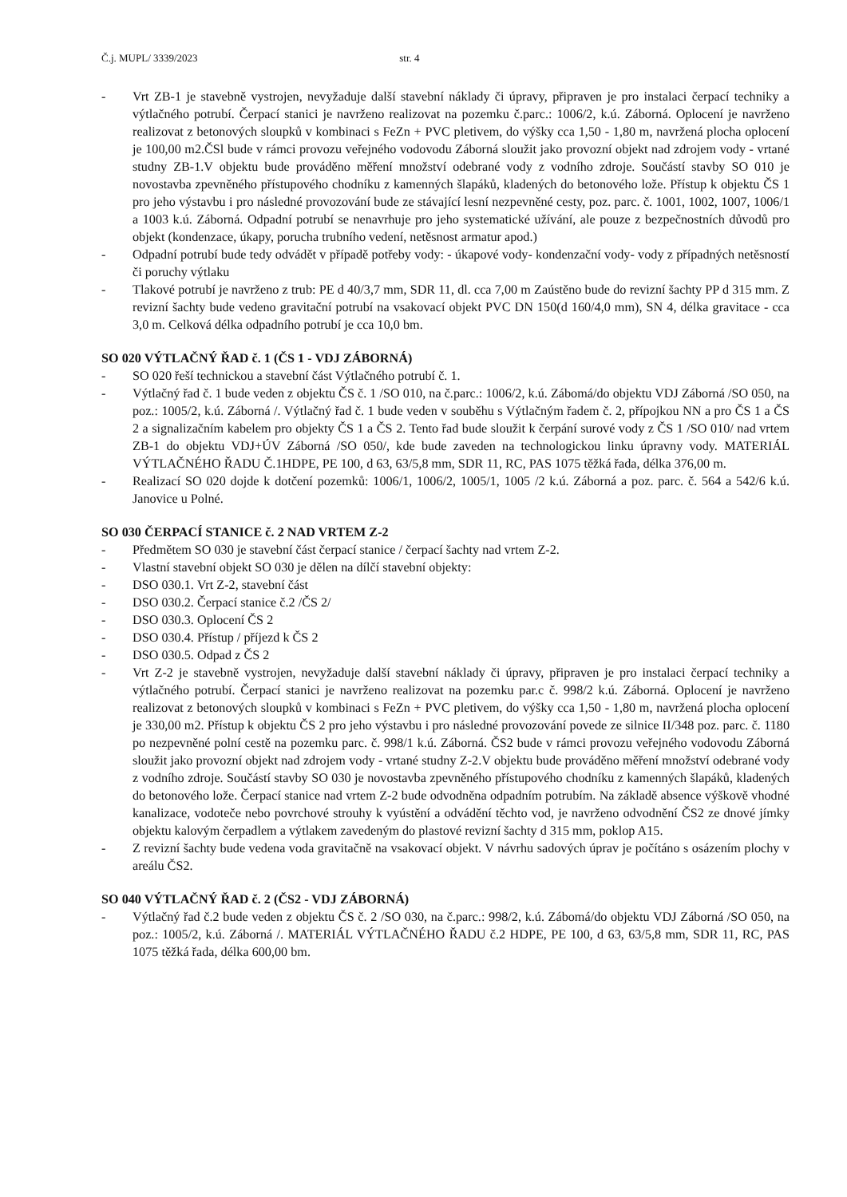Č.j. MUPL/ 3339/2023 str. 4
- Vrt ZB-1 je stavebně vystrojen, nevyžaduje další stavební náklady či úpravy, připraven je pro instalaci čerpací techniky a výtlačného potrubí. Čerpací stanici je navrženo realizovat na pozemku č.parc.: 1006/2, k.ú. Záborná. Oplocení je navrženo realizovat z betonových sloupků v kombinaci s FeZn + PVC pletivem, do výšky cca 1,50 - 1,80 m, navržená plocha oplocení je 100,00 m2.ČSl bude v rámci provozu veřejného vodovodu Záborná sloužit jako provozní objekt nad zdrojem vody - vrtané studny ZB-1.V objektu bude prováděno měření množství odebrané vody z vodního zdroje. Součástí stavby SO 010 je novostavba zpevněného přístupového chodníku z kamenných šlapáků, kladených do betonového lože. Přístup k objektu ČS 1 pro jeho výstavbu i pro následné provozování bude ze stávající lesní nezpevněné cesty, poz. parc. č. 1001, 1002, 1007, 1006/1 a 1003 k.ú. Záborná. Odpadní potrubí se nenavrhuje pro jeho systematické užívání, ale pouze z bezpečnostních důvodů pro objekt (kondenzace, úkapy, porucha trubního vedení, netěsnost armatur apod.)
- Odpadní potrubí bude tedy odvádět v případě potřeby vody: - úkapové vody- kondenzační vody- vody z případných netěsností či poruchy výtlaku
- Tlakové potrubí je navrženo z trub: PE d 40/3,7 mm, SDR 11, dl. cca 7,00 m Zaústěno bude do revizní šachty PP d 315 mm. Z revizní šachty bude vedeno gravitační potrubí na vsakovací objekt PVC DN 150(d 160/4,0 mm), SN 4, délka gravitace - cca 3,0 m. Celková délka odpadního potrubí je cca 10,0 bm.
SO 020 VÝTLAČNÝ ŘAD č. 1 (ČS 1 - VDJ ZÁBORNÁ)
- SO 020 řeší technickou a stavební část Výtlačného potrubí č. 1.
- Výtlačný řad č. 1 bude veden z objektu ČS č. 1 /SO 010, na č.parc.: 1006/2, k.ú. Zábomá/do objektu VDJ Záborná /SO 050, na poz.: 1005/2, k.ú. Záborná /. Výtlačný řad č. 1 bude veden v souběhu s Výtlačným řadem č. 2, přípojkou NN a pro ČS 1 a ČS 2 a signalizačním kabelem pro objekty ČS 1 a ČS 2. Tento řad bude sloužit k čerpání surové vody z ČS 1 /SO 010/ nad vrtem ZB-1 do objektu VDJ+ÚV Záborná /SO 050/, kde bude zaveden na technologickou linku úpravny vody. MATERIÁL VÝTLAČNÉHO ŘADU Č.1HDPE, PE 100, d 63, 63/5,8 mm, SDR 11, RC, PAS 1075 těžká řada, délka 376,00 m.
- Realizací SO 020 dojde k dotčení pozemků: 1006/1, 1006/2, 1005/1, 1005 /2 k.ú. Záborná a poz. parc. č. 564 a 542/6 k.ú. Janovice u Polné.
SO 030 ČERPACÍ STANICE č. 2 NAD VRTEM Z-2
- Předmětem SO 030 je stavební část čerpací stanice / čerpací šachty nad vrtem Z-2.
- Vlastní stavební objekt SO 030 je dělen na dílčí stavební objekty:
- DSO 030.1. Vrt Z-2, stavební část
- DSO 030.2. Čerpací stanice č.2 /ČS 2/
- DSO 030.3. Oplocení ČS 2
- DSO 030.4. Přístup / příjezd k ČS 2
- DSO 030.5. Odpad z ČS 2
- Vrt Z-2 je stavebně vystrojen, nevyžaduje další stavební náklady či úpravy, připraven je pro instalaci čerpací techniky a výtlačného potrubí. Čerpací stanici je navrženo realizovat na pozemku par.c č. 998/2 k.ú. Záborná. Oplocení je navrženo realizovat z betonových sloupků v kombinaci s FeZn + PVC pletivem, do výšky cca 1,50 - 1,80 m, navržená plocha oplocení je 330,00 m2. Přístup k objektu ČS 2 pro jeho výstavbu i pro následné provozování povede ze silnice II/348 poz. parc. č. 1180 po nezpevněné polní cestě na pozemku parc. č. 998/1 k.ú. Záborná. ČS2 bude v rámci provozu veřejného vodovodu Záborná sloužit jako provozní objekt nad zdrojem vody - vrtané studny Z-2.V objektu bude prováděno měření množství odebrané vody z vodního zdroje. Součástí stavby SO 030 je novostavba zpevněného přístupového chodníku z kamenných šlapáků, kladených do betonového lože. Čerpací stanice nad vrtem Z-2 bude odvodněna odpadním potrubím. Na základě absence výškově vhodné kanalizace, vodoteče nebo povrchové strouhy k vyústění a odvádění těchto vod, je navrženo odvodnění ČS2 ze dnové jímky objektu kalovým čerpadlem a výtlakem zavedeným do plastové revizní šachty d 315 mm, poklop A15.
- Z revizní šachty bude vedena voda gravitačně na vsakovací objekt. V návrhu sadových úprav je počítáno s osázením plochy v areálu ČS2.
SO 040 VÝTLAČNÝ ŘAD č. 2 (ČS2 - VDJ ZÁBORNÁ)
- Výtlačný řad č.2 bude veden z objektu ČS č. 2 /SO 030, na č.parc.: 998/2, k.ú. Zábomá/do objektu VDJ Záborná /SO 050, na poz.: 1005/2, k.ú. Záborná /. MATERIÁL VÝTLAČNÉHO ŘADU č.2 HDPE, PE 100, d 63, 63/5,8 mm, SDR 11, RC, PAS 1075 těžká řada, délka 600,00 bm.